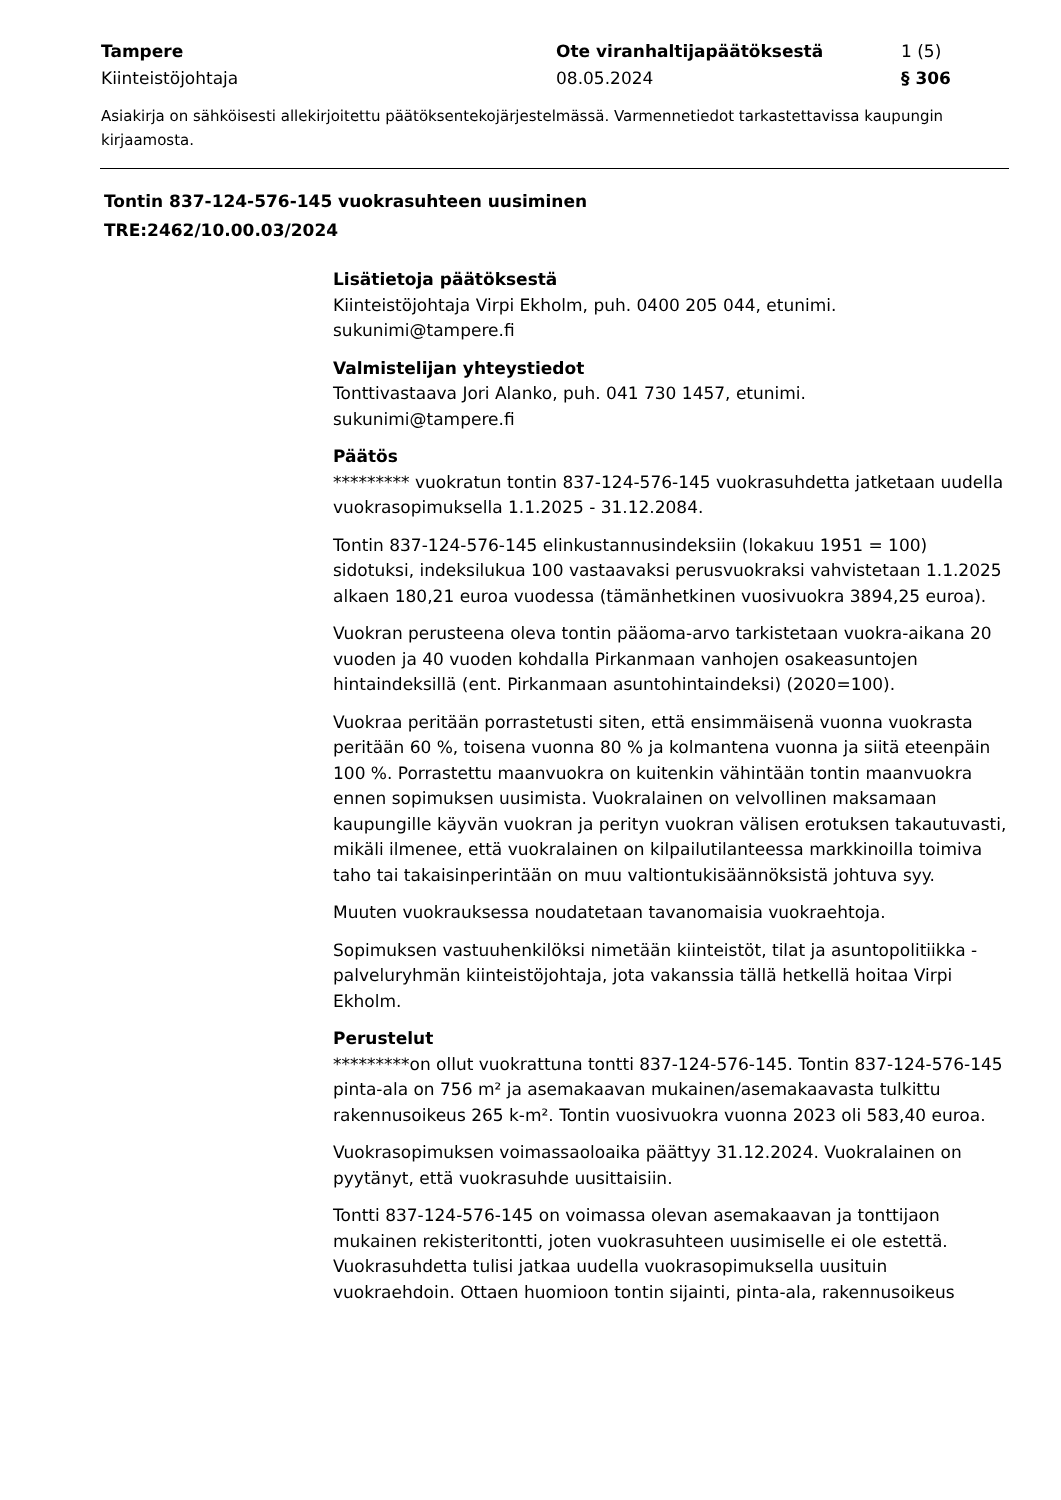Tampere
Kiinteistöjohtaja
Ote viranhaltijapäätöksestä
08.05.2024
1 (5)
§ 306
Asiakirja on sähköisesti allekirjoitettu päätöksentekojärjestelmässä. Varmennetiedot tarkastettavissa kaupungin kirjaamosta.
Tontin 837-124-576-145 vuokrasuhteen uusiminen
TRE:2462/10.00.03/2024
Lisätietoja päätöksestä
Kiinteistöjohtaja Virpi Ekholm, puh. 0400 205 044, etunimi.
sukunimi@tampere.fi
Valmistelijan yhteystiedot
Tonttivastaava Jori Alanko, puh. 041 730 1457, etunimi.
sukunimi@tampere.fi
Päätös
********* vuokratun tontin 837-124-576-145 vuokrasuhdetta jatketaan uudella vuokrasopimuksella 1.1.2025 - 31.12.2084.
Tontin 837-124-576-145 elinkustannusindeksiin (lokakuu 1951 = 100) sidotuksi, indeksilukua 100 vastaavaksi perusvuokraksi vahvistetaan 1.1.2025 alkaen 180,21 euroa vuodessa (tämänhetkinen vuosivuokra 3894,25 euroa).
Vuokran perusteena oleva tontin pääoma-arvo tarkistetaan vuokra-aikana 20 vuoden ja 40 vuoden kohdalla Pirkanmaan vanhojen osakeasuntojen hintaindeksillä (ent. Pirkanmaan asuntohintaindeksi) (2020=100).
Vuokraa peritään porrastetusti siten, että ensimmäisenä vuonna vuokrasta peritään 60 %, toisena vuonna 80 % ja kolmantena vuonna ja siitä eteenpäin 100 %. Porrastettu maanvuokra on kuitenkin vähintään tontin maanvuokra ennen sopimuksen uusimista. Vuokralainen on velvollinen maksamaan kaupungille käyvän vuokran ja perityn vuokran välisen erotuksen takautuvasti, mikäli ilmenee, että vuokralainen on kilpailutilanteessa markkinoilla toimiva taho tai takaisinperintään on muu valtiontukisäännöksistä johtuva syy.
Muuten vuokrauksessa noudatetaan tavanomaisia vuokraehtoja.
Sopimuksen vastuuhenkilöksi nimetään kiinteistöt, tilat ja asuntopolitiikka -palveluryhmän kiinteistöjohtaja, jota vakanssia tällä hetkellä hoitaa Virpi Ekholm.
Perustelut
*********on ollut vuokrattuna tontti 837-124-576-145. Tontin 837-124-576-145 pinta-ala on 756 m² ja asemakaavan mukainen/asemakaavasta tulkittu rakennusoikeus 265 k-m². Tontin vuosivuokra vuonna 2023 oli 583,40 euroa.
Vuokrasopimuksen voimassaoloaika päättyy 31.12.2024. Vuokralainen on pyytänyt, että vuokrasuhde uusittaisiin.
Tontti 837-124-576-145 on voimassa olevan asemakaavan ja tonttijaon mukainen rekisteritontti, joten vuokrasuhteen uusimiselle ei ole estettä. Vuokrasuhdetta tulisi jatkaa uudella vuokrasopimuksella uusituin vuokraehdoin. Ottaen huomioon tontin sijainti, pinta-ala, rakennusoikeus